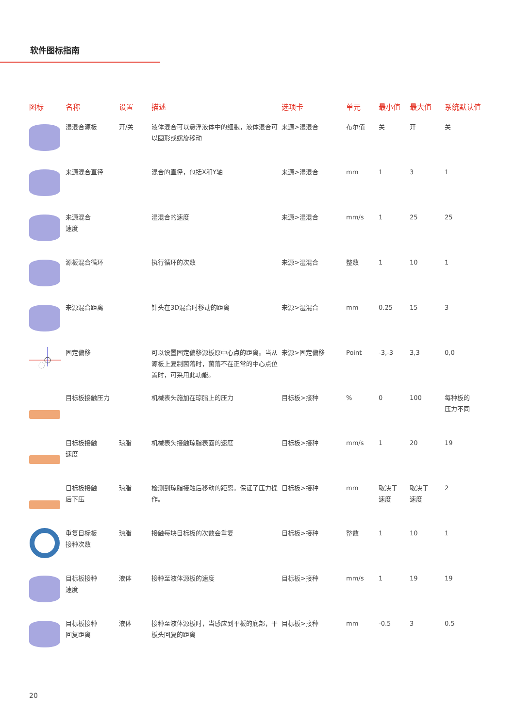软件图标指南
| 图标 | 名称 | 设置 | 描述 | 选项卡 | 单元 | 最小值 | 最大值 | 系统默认值 |
| --- | --- | --- | --- | --- | --- | --- | --- | --- |
| | 湿混合源板 | 开/关 | 液体混合可以悬浮液体中的细胞，液体混合可以圆形或螺旋移动 | 来源>湿混合 | 布尔值 | 关 | 开 | 关 |
| | 来源混合直径 | | 混合的直径，包括X和Y轴 | 来源>湿混合 | mm | 1 | 3 | 1 |
| | 来源混合 速度 | | 湿混合的速度 | 来源>湿混合 | mm/s | 1 | 25 | 25 |
| | 源板混合循环 | | 执行循环的次数 | 来源>湿混合 | 整数 | 1 | 10 | 1 |
| | 来源混合距离 | | 针头在3D混合时移动的距离 | 来源>湿混合 | mm | 0.25 | 15 | 3 |
| | 固定偏移 | | 可以设置固定偏移源板原中心点的距离。当从源板上复制菌落时，菌落不在正常的中心点位置时，可采用此功能。 | 来源>固定偏移 | Point | -3,-3 | 3,3 | 0,0 |
| | 目标板接触压力 | | 机械表头施加在琼脂上的压力 | 目标板>接种 | % | 0 | 100 | 每种板的 压力不同 |
| | 目标板接触 速度 | 琼脂 | 机械表头接触琼脂表面的速度 | 目标板>接种 | mm/s | 1 | 20 | 19 |
| | 目标板接触 后下压 | 琼脂 | 检测到琼脂接触后移动的距离。保证了压力操作。 | 目标板>接种 | mm | 取决于 速度 | 取决于 速度 | 2 |
| | 重复目标板 接种次数 | 琼脂 | 接触每块目标板的次数会重复 | 目标板>接种 | 整数 | 1 | 10 | 1 |
| | 目标板接种 速度 | 液体 | 接种至液体源板的速度 | 目标板>接种 | mm/s | 1 | 19 | 19 |
| | 目标板接种 回复距离 | 液体 | 接种至液体源板时，当感应到平板的底部，平板头回复的距离 | 目标板>接种 | mm | -0.5 | 3 | 0.5 |
20